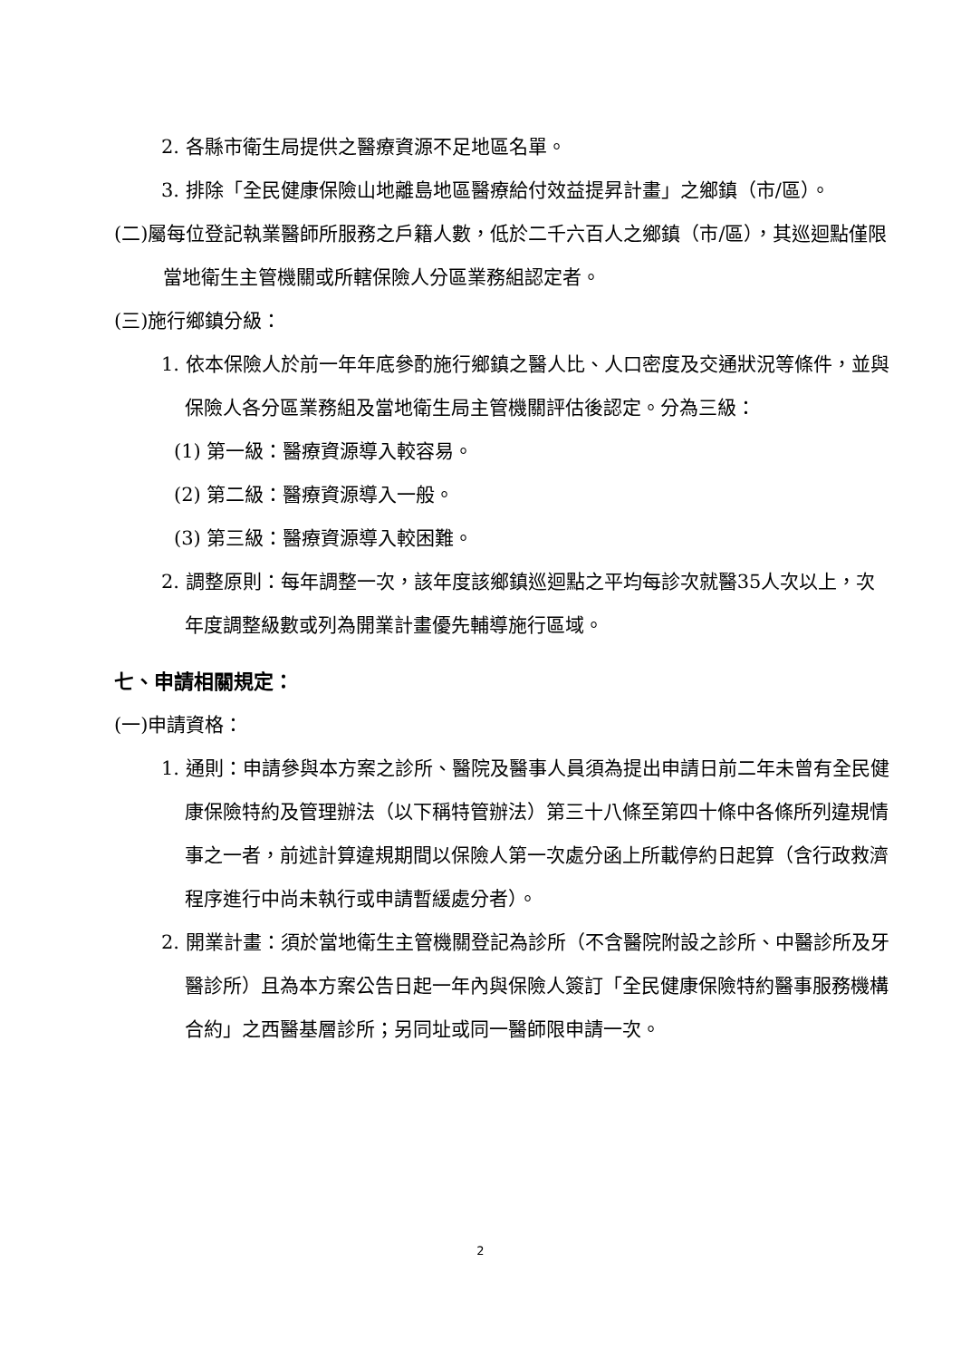2. 各縣市衛生局提供之醫療資源不足地區名單。
3. 排除「全民健康保險山地離島地區醫療給付效益提昇計畫」之鄉鎮（市/區）。
(二)屬每位登記執業醫師所服務之戶籍人數，低於二千六百人之鄉鎮（市/區），其巡迴點僅限當地衛生主管機關或所轄保險人分區業務組認定者。
(三)施行鄉鎮分級：
1. 依本保險人於前一年年底參酌施行鄉鎮之醫人比、人口密度及交通狀況等條件，並與保險人各分區業務組及當地衛生局主管機關評估後認定。分為三級：
(1) 第一級：醫療資源導入較容易。
(2) 第二級：醫療資源導入一般。
(3) 第三級：醫療資源導入較困難。
2. 調整原則：每年調整一次，該年度該鄉鎮巡迴點之平均每診次就醫35人次以上，次年度調整級數或列為開業計畫優先輔導施行區域。
七、申請相關規定：
(一)申請資格：
1. 通則：申請參與本方案之診所、醫院及醫事人員須為提出申請日前二年未曾有全民健康保險特約及管理辦法（以下稱特管辦法）第三十八條至第四十條中各條所列違規情事之一者，前述計算違規期間以保險人第一次處分函上所載停約日起算（含行政救濟程序進行中尚未執行或申請暫緩處分者）。
2. 開業計畫：須於當地衛生主管機關登記為診所（不含醫院附設之診所、中醫診所及牙醫診所）且為本方案公告日起一年內與保險人簽訂「全民健康保險特約醫事服務機構合約」之西醫基層診所；另同址或同一醫師限申請一次。
2